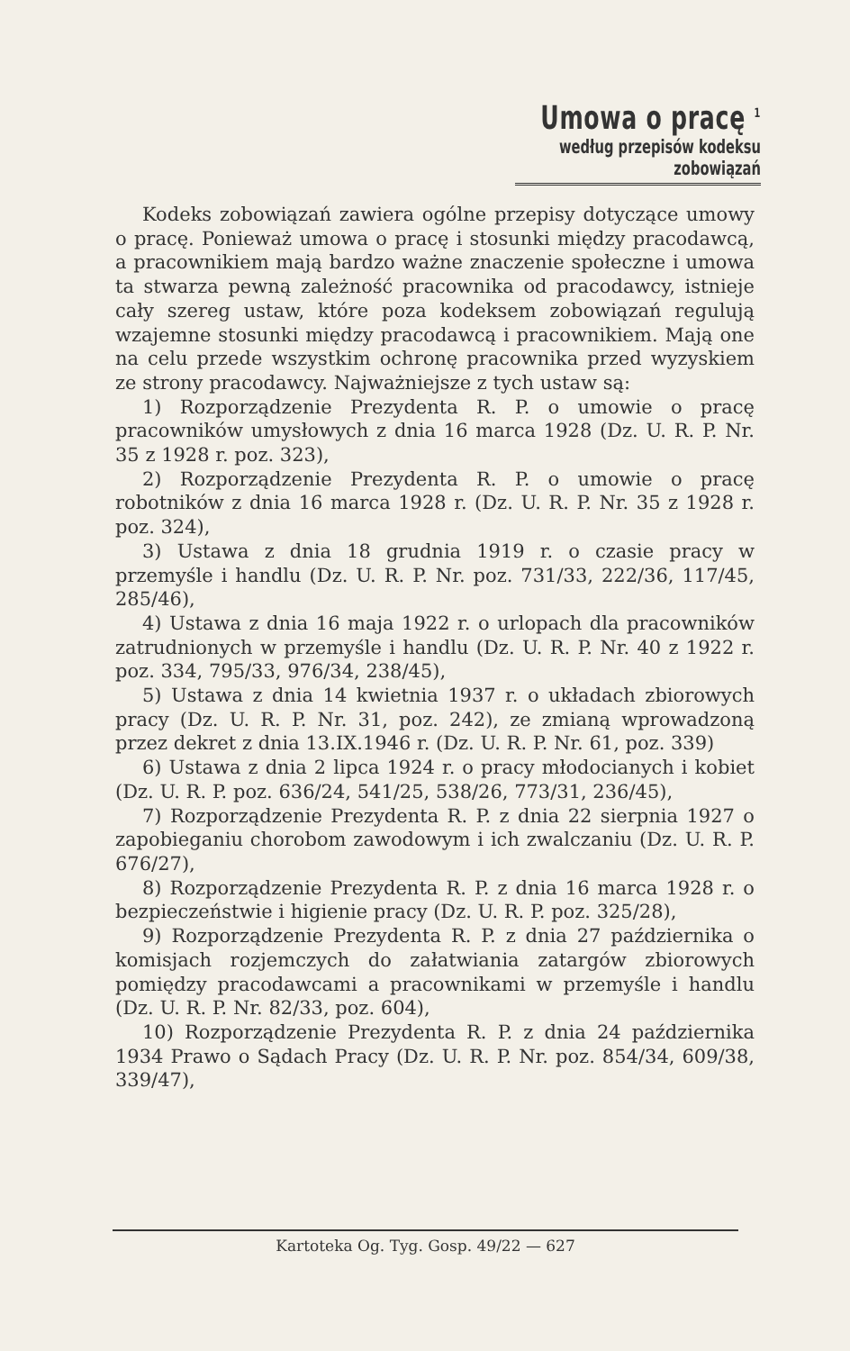Umowa o pracę <sup>1</sup>
według przepisów kodeksu zobowiązań
Kodeks zobowiązań zawiera ogólne przepisy dotyczące umowy o pracę. Ponieważ umowa o pracę i stosunki między pracodawcą, a pracownikiem mają bardzo ważne znaczenie społeczne i umowa ta stwarza pewną zależność pracownika od pracodawcy, istnieje cały szereg ustaw, które poza kodeksem zobowiązań regulują wzajemne stosunki między pracodawcą i pracownikiem. Mają one na celu przede wszystkim ochronę pracownika przed wyzyskiem ze strony pracodawcy. Najważniejsze z tych ustaw są:
1) Rozporządzenie Prezydenta R. P. o umowie o pracę pracowników umysłowych z dnia 16 marca 1928 (Dz. U. R. P. Nr. 35 z 1928 r. poz. 323),
2) Rozporządzenie Prezydenta R. P. o umowie o pracę robotników z dnia 16 marca 1928 r. (Dz. U. R. P. Nr. 35 z 1928 r. poz. 324),
3) Ustawa z dnia 18 grudnia 1919 r. o czasie pracy w przemyśle i handlu (Dz. U. R. P. Nr. poz. 731/33, 222/36, 117/45, 285/46),
4) Ustawa z dnia 16 maja 1922 r. o urlopach dla pracowników zatrudnionych w przemyśle i handlu (Dz. U. R. P. Nr. 40 z 1922 r. poz. 334, 795/33, 976/34, 238/45),
5) Ustawa z dnia 14 kwietnia 1937 r. o układach zbiorowych pracy (Dz. U. R. P. Nr. 31, poz. 242), ze zmianą wprowadzoną przez dekret z dnia 13.IX.1946 r. (Dz. U. R. P. Nr. 61, poz. 339)
6) Ustawa z dnia 2 lipca 1924 r. o pracy młodocianych i kobiet (Dz. U. R. P. poz. 636/24, 541/25, 538/26, 773/31, 236/45),
7) Rozporządzenie Prezydenta R. P. z dnia 22 sierpnia 1927 o zapobieganiu chorobom zawodowym i ich zwalczaniu (Dz. U. R. P. 676/27),
8) Rozporządzenie Prezydenta R. P. z dnia 16 marca 1928 r. o bezpieczeństwie i higienie pracy (Dz. U. R. P. poz. 325/28),
9) Rozporządzenie Prezydenta R. P. z dnia 27 października o komisjach rozjemczych do załatwiania zatargów zbiorowych pomiędzy pracodawcami a pracownikami w przemyśle i handlu (Dz. U. R. P. Nr. 82/33, poz. 604),
10) Rozporządzenie Prezydenta R. P. z dnia 24 października 1934 Prawo o Sądach Pracy (Dz. U. R. P. Nr. poz. 854/34, 609/38, 339/47),
Kartoteka Og. Tyg. Gosp. 49/22 — 627